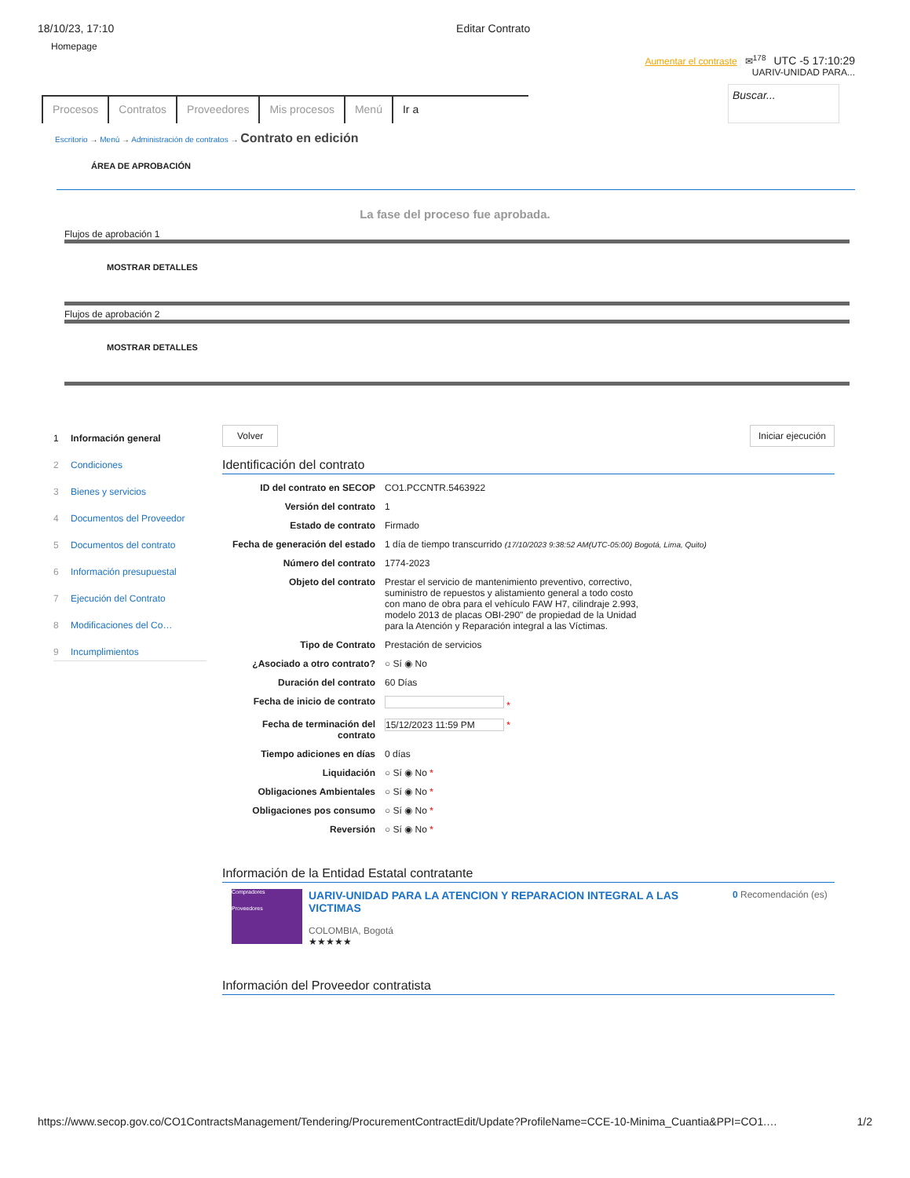18/10/23, 17:10 Editar Contrato
Homepage Aumentar el contraste ✉<sup>178</sup> UTC -5 17:10:29
UARIV-UNIDAD PARA...
Procesos Contratos Proveedores Mis procesos Menú Ir a
Buscar...
Escritorio → Menú → Administración de contratos → Contrato en edición
ÁREA DE APROBACIÓN
La fase del proceso fue aprobada.
Flujos de aprobación 1
MOSTRAR DETALLES
Flujos de aprobación 2
MOSTRAR DETALLES
1 Información general
2 Condiciones
3 Bienes y servicios
4 Documentos del Proveedor
5 Documentos del contrato
6 Información presupuestal
7 Ejecución del Contrato
8 Modificaciones del Co…
9 Incumplimientos
Volver Iniciar ejecución
Identificación del contrato
ID del contrato en SECOP CO1.PCCNTR.5463922
Versión del contrato 1
Estado de contrato Firmado
Fecha de generación del estado
1 día de tiempo transcurrido (17/10/2023 9:38:52 AM(UTC-05:00) Bogotá, Lima, Quito)
Número del contrato 1774-2023
Objeto del contrato Prestar el servicio de mantenimiento preventivo, correctivo, suministro de repuestos y alistamiento general a todo costo con mano de obra para el vehículo FAW H7, cilindraje 2.993, modelo 2013 de placas OBI-290" de propiedad de la Unidad para la Atención y Reparación integral a las Víctimas.
Tipo de Contrato Prestación de servicios
¿Asociado a otro contrato? ○ Sí ◉ No
Duración del contrato 60 Días
Fecha de inicio de contrato *
Fecha de terminación del contrato
15/12/2023 11:59 PM *
Tiempo adiciones en días 0 días
Liquidación ○ Sí ◉ No *
Obligaciones Ambientales ○ Sí ◉ No *
Obligaciones pos consumo ○ Sí ◉ No *
Reversión ○ Sí ◉ No *
Información de la Entidad Estatal contratante
Compradores
Proveedores
UARIV-UNIDAD PARA LA ATENCION Y REPARACION INTEGRAL A LAS VICTIMAS
COLOMBIA, Bogotá
★★★★★
0 Recomendación (es)
Información del Proveedor contratista
https://www.secop.gov.co/CO1ContractsManagement/Tendering/ProcurementContractEdit/Update?ProfileName=CCE-10-Minima_Cuantia&PPI=CO1.… 1/2